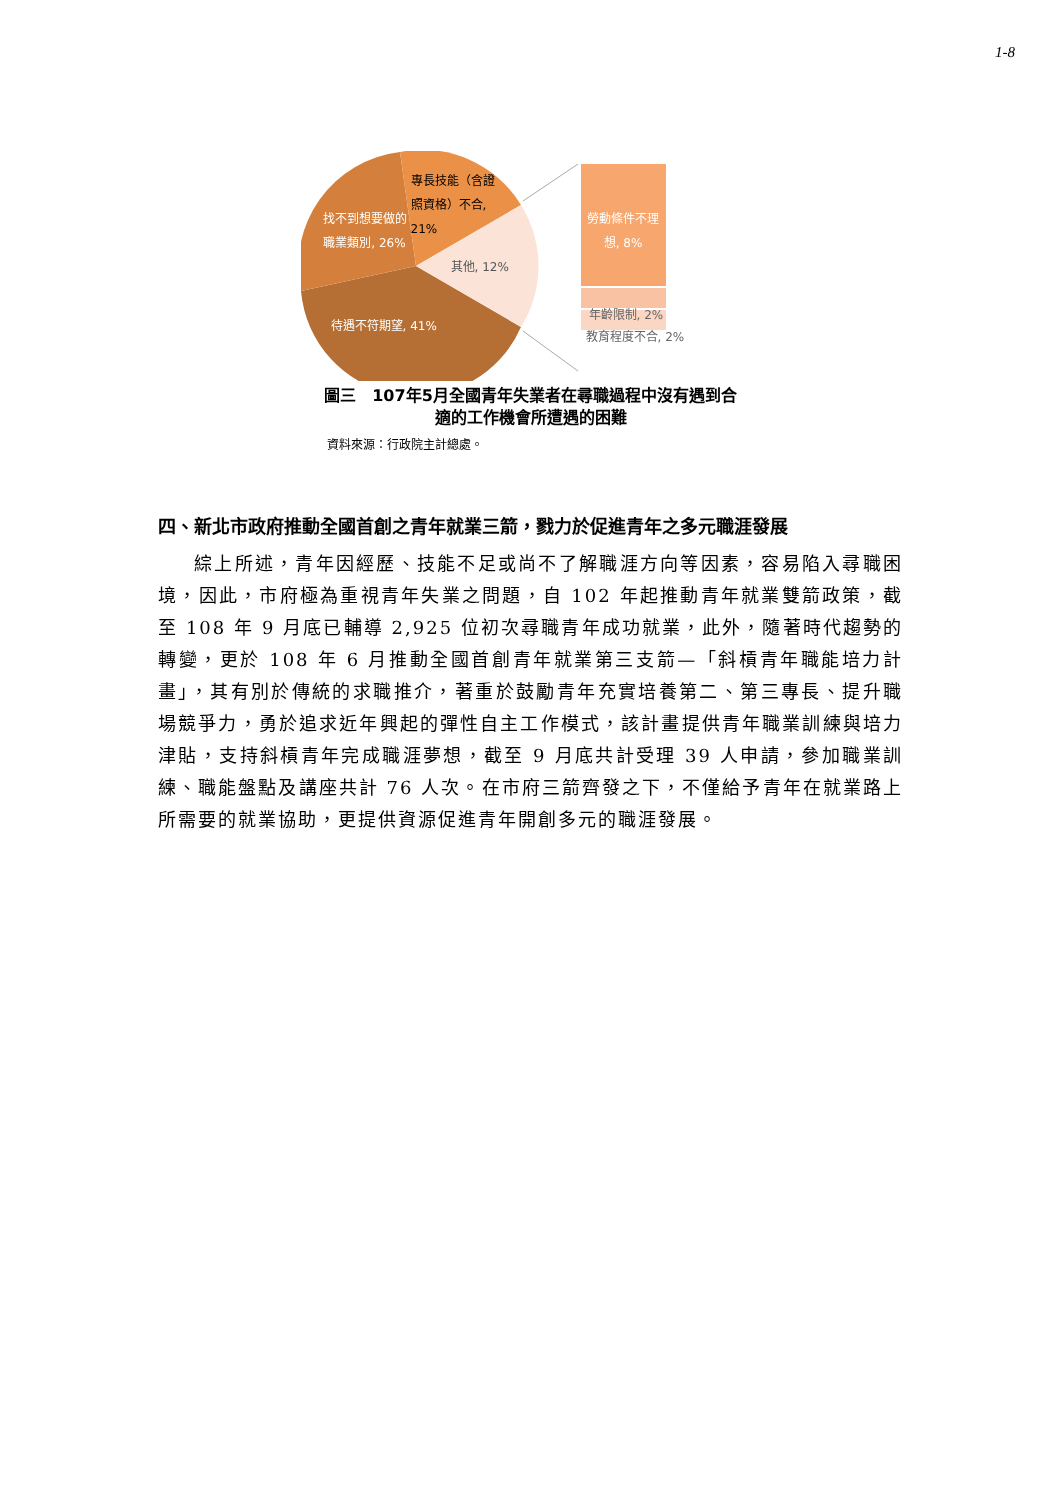1-8
專長技能（含證照資格）不合, 21%
找不到想要做的職業類別, 26%
其他, 12%
待遇不符期望, 41%
勞動條件不理想, 8%
年齡限制, 2%
教育程度不合, 2%
圖三　107年5月全國青年失業者在尋職過程中沒有遇到合
適的工作機會所遭遇的困難
資料來源：行政院主計總處。
四、新北市政府推動全國首創之青年就業三箭，戮力於促進青年之多元職涯發展
綜上所述，青年因經歷、技能不足或尚不了解職涯方向等因素，容易陷入尋職困境，因此，市府極為重視青年失業之問題，自 102 年起推動青年就業雙箭政策，截至 108 年 9 月底已輔導 2,925 位初次尋職青年成功就業，此外，隨著時代趨勢的轉變，更於 108 年 6 月推動全國首創青年就業第三支箭—「斜槓青年職能培力計畫」，其有別於傳統的求職推介，著重於鼓勵青年充實培養第二、第三專長、提升職場競爭力，勇於追求近年興起的彈性自主工作模式，該計畫提供青年職業訓練與培力津貼，支持斜槓青年完成職涯夢想，截至 9 月底共計受理 39 人申請，參加職業訓練、職能盤點及講座共計 76 人次。在市府三箭齊發之下，不僅給予青年在就業路上所需要的就業協助，更提供資源促進青年開創多元的職涯發展。